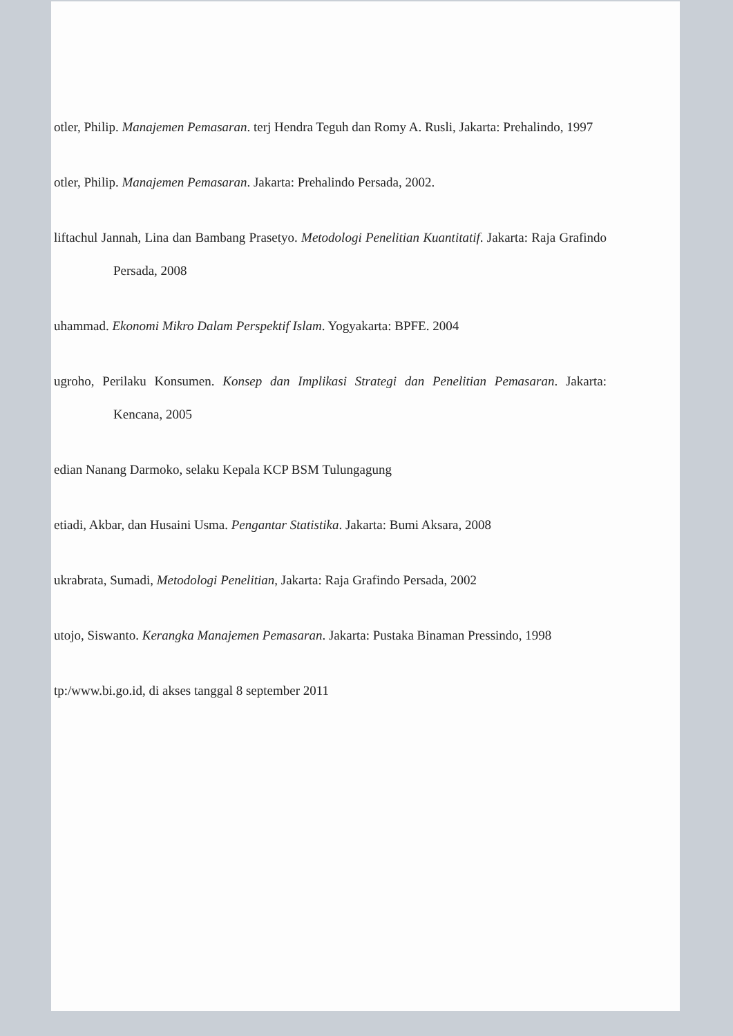otler, Philip. Manajemen Pemasaran. terj Hendra Teguh dan Romy A. Rusli, Jakarta: Prehalindo, 1997
otler, Philip. Manajemen Pemasaran. Jakarta: Prehalindo Persada, 2002.
liftachul Jannah, Lina dan Bambang Prasetyo. Metodologi Penelitian Kuantitatif. Jakarta: Raja Grafindo Persada, 2008
uhammad. Ekonomi Mikro Dalam Perspektif Islam. Yogyakarta: BPFE. 2004
ugroho, Perilaku Konsumen. Konsep dan Implikasi Strategi dan Penelitian Pemasaran. Jakarta: Kencana, 2005
edian Nanang Darmoko, selaku Kepala KCP BSM Tulungagung
etiadi, Akbar, dan Husaini Usma. Pengantar Statistika. Jakarta: Bumi Aksara, 2008
ukrabrata, Sumadi, Metodologi Penelitian, Jakarta: Raja Grafindo Persada, 2002
utojo, Siswanto. Kerangka Manajemen Pemasaran. Jakarta: Pustaka Binaman Pressindo, 1998
tp:/www.bi.go.id, di akses tanggal 8 september 2011